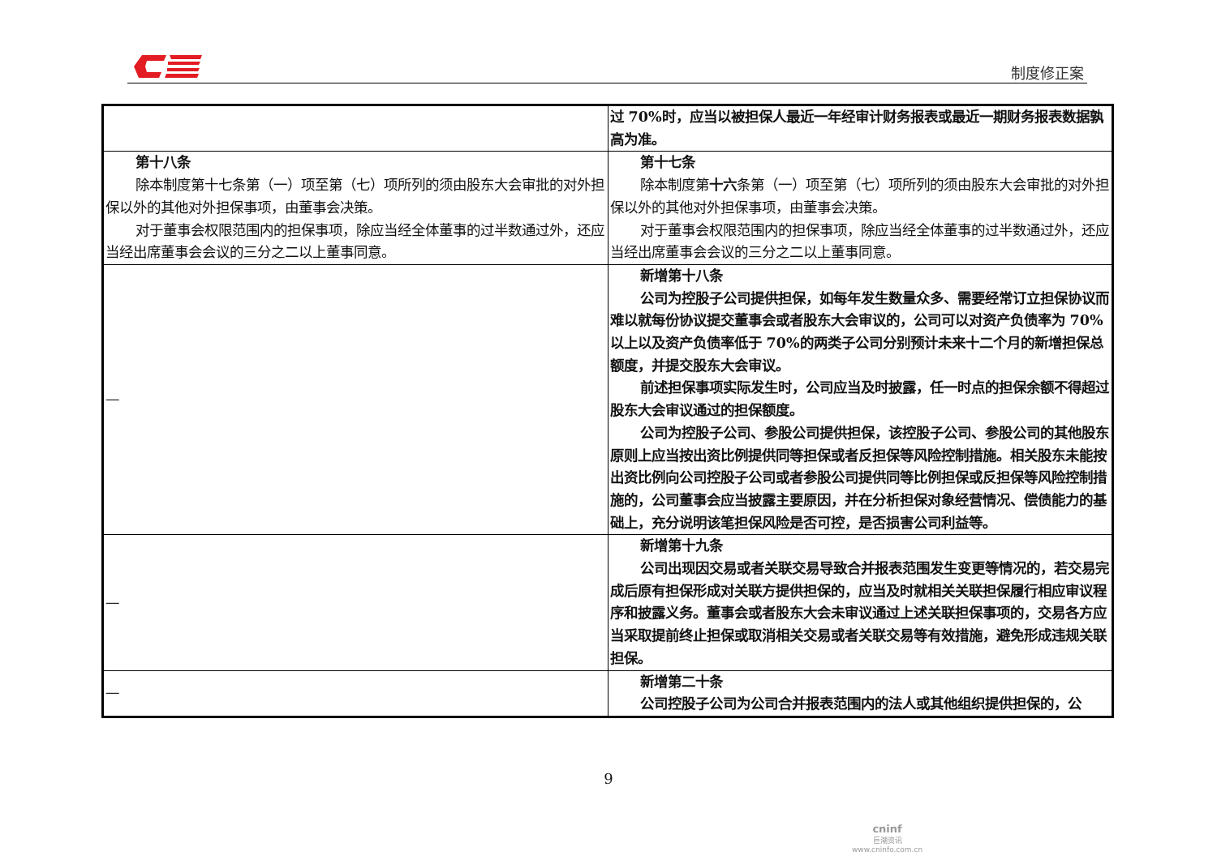制度修正案
| | 过 70%时，应当以被担保人最近一年经审计财务报表或最近一期财务报表数据孰高为准。 |
| 第十八条 除本制度第十七条第（一）项至第（七）项所列的须由股东大会审批的对外担保以外的其他对外担保事项，由董事会决策。 对于董事会权限范围内的担保事项，除应当经全体董事的过半数通过外，还应当经出席董事会会议的三分之二以上董事同意。 | 第十七条 除本制度第 十六 条第（一）项至第（七）项所列的须由股东大会审批的对外担保以外的其他对外担保事项，由董事会决策。 对于董事会权限范围内的担保事项，除应当经全体董事的过半数通过外，还应当经出席董事会会议的三分之二以上董事同意。 |
| — | 新增第十八条 公司为控股子公司提供担保，如每年发生数量众多、需要经常订立担保协议而难以就每份协议提交董事会或者股东大会审议的，公司可以对资产负债率为 70%以上以及资产负债率低于 70%的两类子公司分别预计未来十二个月的新增担保总额度，并提交股东大会审议。 前述担保事项实际发生时，公司应当及时披露，任一时点的担保余额不得超过股东大会审议通过的担保额度。 公司为控股子公司、参股公司提供担保，该控股子公司、参股公司的其他股东原则上应当按出资比例提供同等担保或者反担保等风险控制措施。相关股东未能按出资比例向公司控股子公司或者参股公司提供同等比例担保或反担保等风险控制措施的，公司董事会应当披露主要原因，并在分析担保对象经营情况、偿债能力的基础上，充分说明该笔担保风险是否可控，是否损害公司利益等。 |
| — | 新增第十九条 公司出现因交易或者关联交易导致合并报表范围发生变更等情况的，若交易完成后原有担保形成对关联方提供担保的，应当及时就相关关联担保履行相应审议程序和披露义务。董事会或者股东大会未审议通过上述关联担保事项的，交易各方应当采取提前终止担保或取消相关交易或者关联交易等有效措施，避免形成违规关联担保。 |
| — | 新增第二十条 公司控股子公司为公司合并报表范围内的法人或其他组织提供担保的，公 |
9
cninf
巨潮资讯
www.cninfo.com.cn